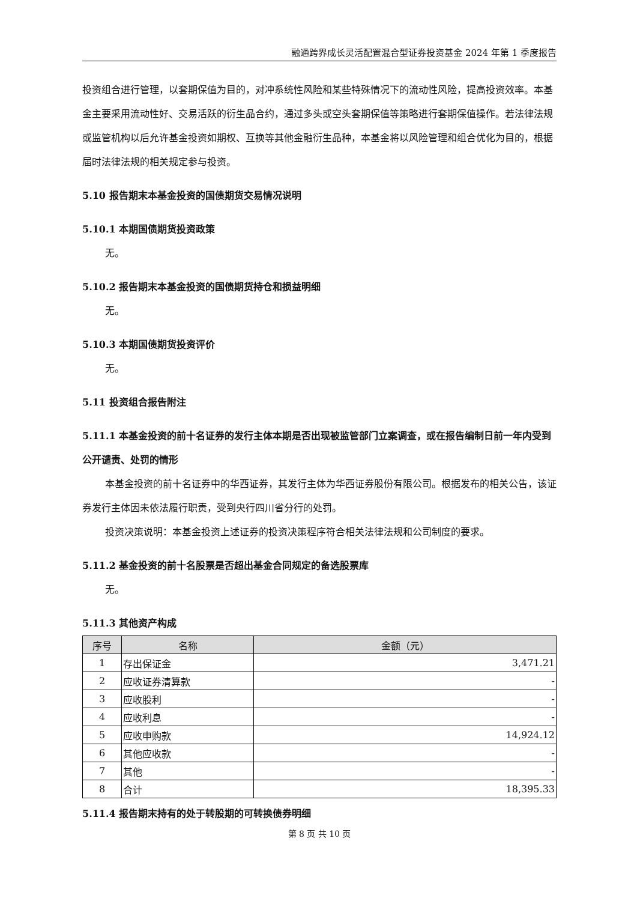融通跨界成长灵活配置混合型证券投资基金 2024 年第 1 季度报告
投资组合进行管理，以套期保值为目的，对冲系统性风险和某些特殊情况下的流动性风险，提高投资效率。本基金主要采用流动性好、交易活跃的衍生品合约，通过多头或空头套期保值等策略进行套期保值操作。若法律法规或监管机构以后允许基金投资如期权、互换等其他金融衍生品种，本基金将以风险管理和组合优化为目的，根据届时法律法规的相关规定参与投资。
5.10 报告期末本基金投资的国债期货交易情况说明
5.10.1 本期国债期货投资政策
无。
5.10.2 报告期末本基金投资的国债期货持仓和损益明细
无。
5.10.3 本期国债期货投资评价
无。
5.11 投资组合报告附注
5.11.1 本基金投资的前十名证券的发行主体本期是否出现被监管部门立案调查，或在报告编制日前一年内受到公开谴责、处罚的情形
本基金投资的前十名证券中的华西证券，其发行主体为华西证券股份有限公司。根据发布的相关公告，该证券发行主体因未依法履行职责，受到央行四川省分行的处罚。
投资决策说明：本基金投资上述证券的投资决策程序符合相关法律法规和公司制度的要求。
5.11.2 基金投资的前十名股票是否超出基金合同规定的备选股票库
无。
5.11.3 其他资产构成
| 序号 | 名称 | 金额（元） |
| --- | --- | --- |
| 1 | 存出保证金 | 3,471.21 |
| 2 | 应收证券清算款 | - |
| 3 | 应收股利 | - |
| 4 | 应收利息 | - |
| 5 | 应收申购款 | 14,924.12 |
| 6 | 其他应收款 | - |
| 7 | 其他 | - |
| 8 | 合计 | 18,395.33 |
5.11.4 报告期末持有的处于转股期的可转换债券明细
第 8 页 共 10 页